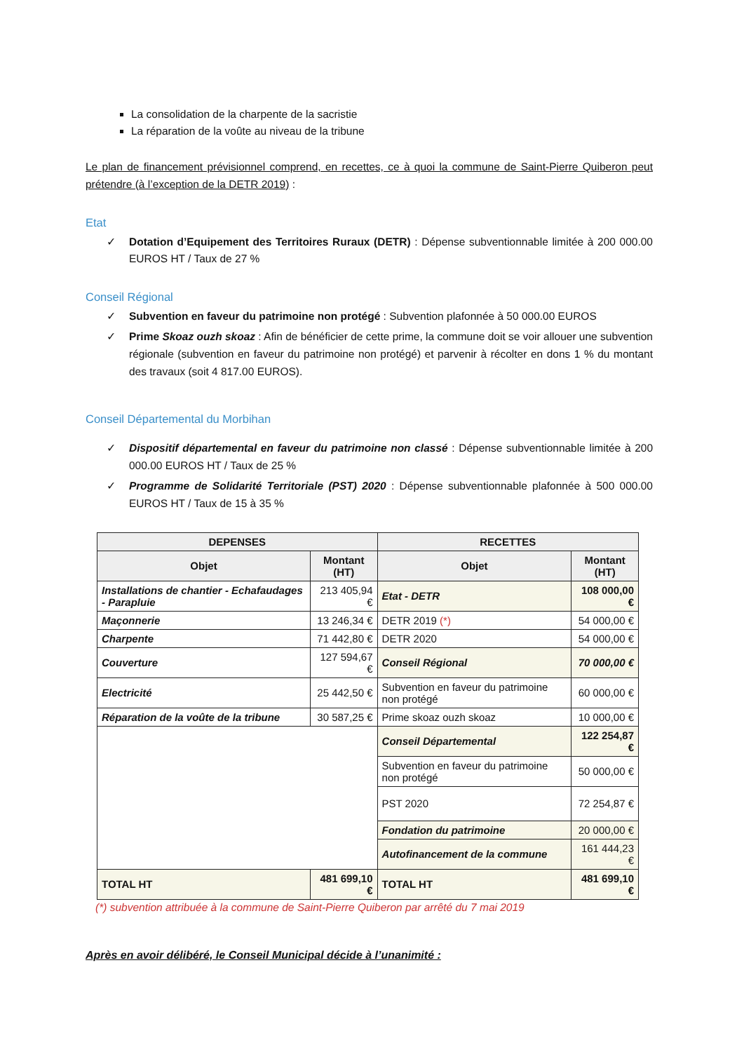La consolidation de la charpente de la sacristie
La réparation de la voûte au niveau de la tribune
Le plan de financement prévisionnel comprend, en recettes, ce à quoi la commune de Saint-Pierre Quiberon peut prétendre (à l’exception de la DETR 2019) :
Etat
✓
Dotation d’Equipement des Territoires Ruraux (DETR) : Dépense subventionnable limitée à 200 000.00 EUROS HT / Taux de 27 %
Conseil Régional
✓
Subvention en faveur du patrimoine non protégé : Subvention plafonnée à 50 000.00 EUROS
✓
Prime Skoaz ouzh skoaz : Afin de bénéficier de cette prime, la commune doit se voir allouer une subvention régionale (subvention en faveur du patrimoine non protégé) et parvenir à récolter en dons 1 % du montant des travaux (soit 4 817.00 EUROS).
Conseil Départemental du Morbihan
✓
Dispositif départemental en faveur du patrimoine non classé : Dépense subventionnable limitée à 200 000.00 EUROS HT / Taux de 25 %
✓
Programme de Solidarité Territoriale (PST) 2020 : Dépense subventionnable plafonnée à 500 000.00 EUROS HT / Taux de 15 à 35 %
| DEPENSES | | RECETTES | |
| --- | --- | --- | --- |
| Objet | Montant (HT) | Objet | Montant (HT) |
| Installations de chantier - Echafaudages - Parapluie | 213 405,94 € | Etat - DETR | 108 000,00 € |
| Maçonnerie | 13 246,34 € | DETR 2019 (*) | 54 000,00 € |
| Charpente | 71 442,80 € | DETR 2020 | 54 000,00 € |
| Couverture | 127 594,67 € | Conseil Régional | 70 000,00 € |
| Electricité | 25 442,50 € | Subvention en faveur du patrimoine non protégé | 60 000,00 € |
| Réparation de la voûte de la tribune | 30 587,25 € | Prime skoaz ouzh skoaz | 10 000,00 € |
| | | Conseil Départemental | 122 254,87 € |
| | | Subvention en faveur du patrimoine non protégé | 50 000,00 € |
| | | PST 2020 | 72 254,87 € |
| | | Fondation du patrimoine | 20 000,00 € |
| | | Autofinancement de la commune | 161 444,23 € |
| TOTAL HT | 481 699,10 € | TOTAL HT | 481 699,10 € |
(*) subvention attribuée à la commune de Saint-Pierre Quiberon par arrêté du 7 mai 2019
Après en avoir délibéré, le Conseil Municipal décide à l’unanimité :